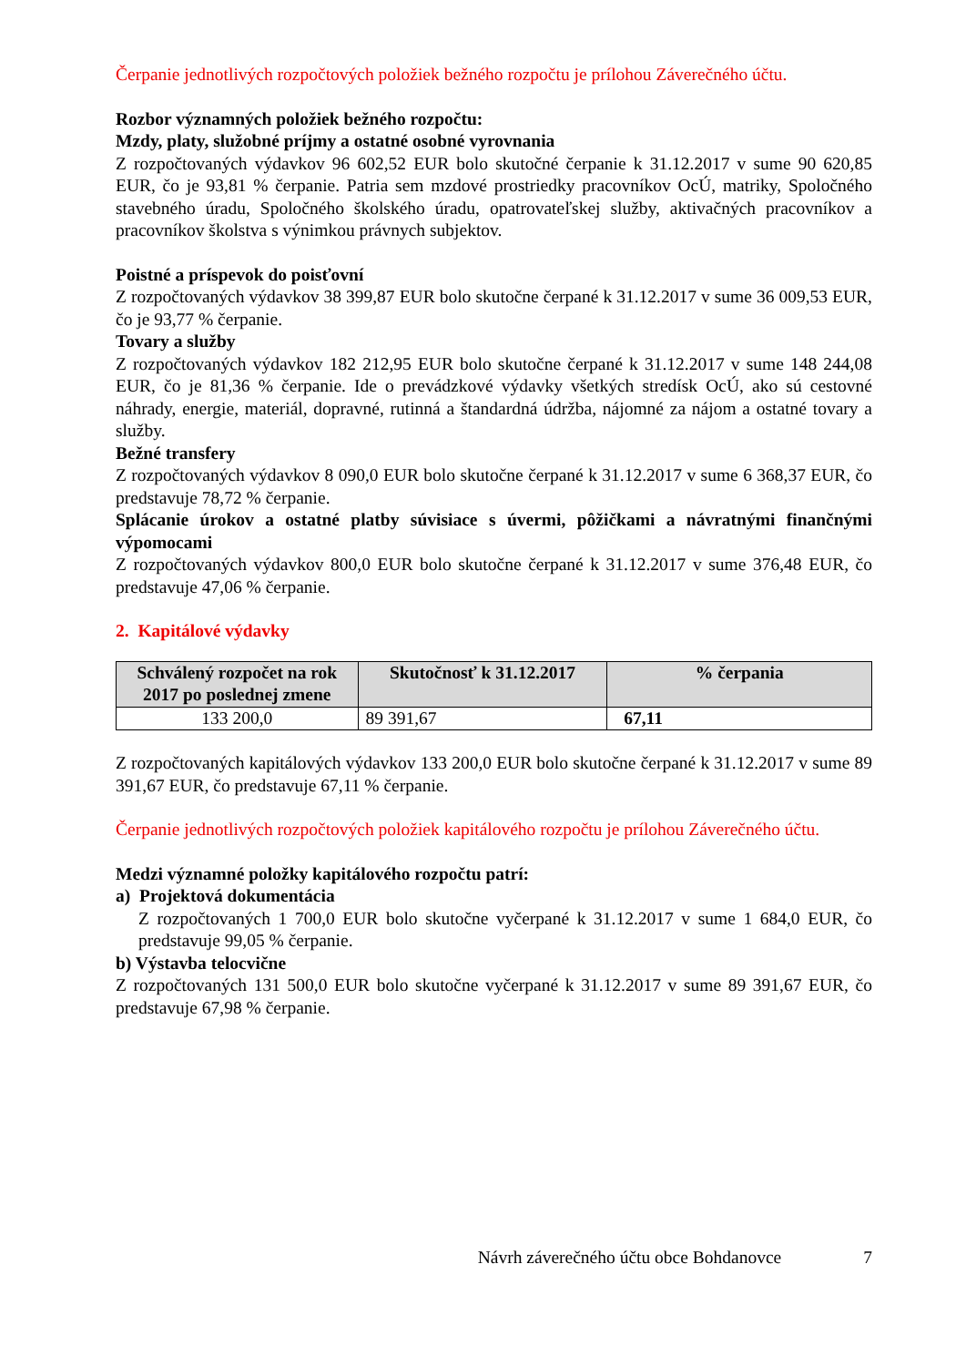Čerpanie jednotlivých rozpočtových položiek bežného rozpočtu je prílohou Záverečného účtu.
Rozbor významných položiek bežného rozpočtu:
Mzdy, platy, služobné príjmy a ostatné osobné vyrovnania
Z rozpočtovaných výdavkov 96 602,52 EUR bolo skutočné čerpanie k 31.12.2017 v sume 90 620,85 EUR, čo je 93,81 % čerpanie. Patria sem mzdové prostriedky pracovníkov OcÚ, matriky, Spoločného stavebného úradu, Spoločného školského úradu, opatrovateľskej služby, aktivačných pracovníkov a pracovníkov školstva s výnimkou právnych subjektov.
Poistné a príspevok do poisťovní
Z rozpočtovaných výdavkov 38 399,87 EUR bolo skutočne čerpané k 31.12.2017 v sume 36 009,53 EUR, čo je 93,77 % čerpanie.
Tovary a služby
Z rozpočtovaných výdavkov 182 212,95 EUR bolo skutočne čerpané k 31.12.2017 v sume 148 244,08 EUR, čo je 81,36 % čerpanie. Ide o prevádzkové výdavky všetkých stredísk OcÚ, ako sú cestovné náhrady, energie, materiál, dopravné, rutinná a štandardná údržba, nájomné za nájom a ostatné tovary a služby.
Bežné transfery
Z rozpočtovaných výdavkov 8 090,0 EUR bolo skutočne čerpané k 31.12.2017 v sume 6 368,37 EUR, čo predstavuje 78,72 % čerpanie.
Splácanie úrokov a ostatné platby súvisiace s úvermi, pôžičkami a návratnými finančnými výpomocami
Z rozpočtovaných výdavkov 800,0 EUR bolo skutočne čerpané k 31.12.2017 v sume 376,48 EUR, čo predstavuje 47,06 % čerpanie.
2. Kapitálové výdavky
| Schválený rozpočet na rok 2017 po poslednej zmene | Skutočnosť k 31.12.2017 | % čerpania |
| --- | --- | --- |
| 133 200,0 | 89 391,67 | 67,11 |
Z rozpočtovaných kapitálových výdavkov 133 200,0 EUR bolo skutočne čerpané k 31.12.2017 v sume 89 391,67 EUR, čo predstavuje 67,11 % čerpanie.
Čerpanie jednotlivých rozpočtových položiek kapitálového rozpočtu je prílohou Záverečného účtu.
Medzi významné položky kapitálového rozpočtu patrí:
a) Projektová dokumentácia
Z rozpočtovaných 1 700,0 EUR bolo skutočne vyčerpané k 31.12.2017 v sume 1 684,0 EUR, čo predstavuje 99,05 % čerpanie.
b) Výstavba telocvične
Z rozpočtovaných 131 500,0 EUR bolo skutočne vyčerpané k 31.12.2017 v sume 89 391,67 EUR, čo predstavuje 67,98 % čerpanie.
Návrh záverečného účtu obce Bohdanovce 7